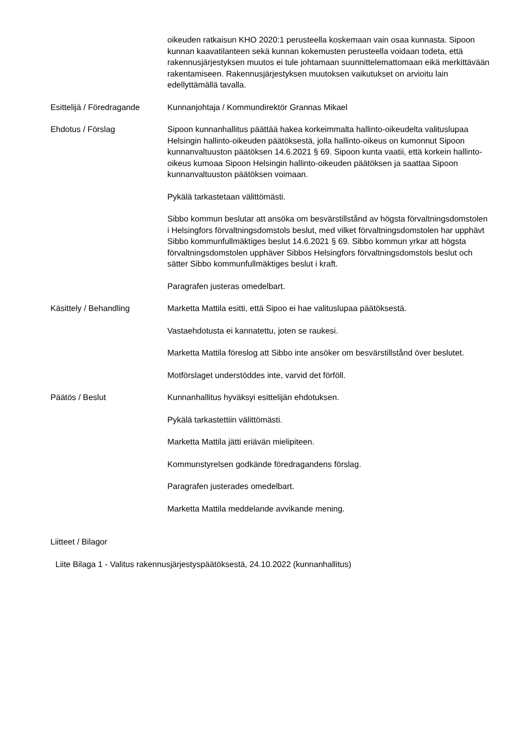oikeuden ratkaisun KHO 2020:1 perusteella koskemaan vain osaa kunnasta. Sipoon kunnan kaavatilanteen sekä kunnan kokemusten perusteella voidaan todeta, että rakennusjärjestyksen muutos ei tule johtamaan suunnittelemattomaan eikä merkittävään rakentamiseen. Rakennusjärjestyksen muutoksen vaikutukset on arvioitu lain edellyttämällä tavalla.
Esittelijä / Föredragande
Kunnanjohtaja / Kommundirektör Grannas Mikael
Ehdotus / Förslag Sipoon kunnanhallitus päättää hakea korkeimmalta hallinto-oikeudelta valituslupaa Helsingin hallinto-oikeuden päätöksestä, jolla hallinto-oikeus on kumonnut Sipoon kunnanvaltuuston päätöksen 14.6.2021 § 69. Sipoon kunta vaatii, että korkein hallinto-oikeus kumoaa Sipoon Helsingin hallinto-oikeuden päätöksen ja saattaa Sipoon kunnanvaltuuston päätöksen voimaan.
Pykälä tarkastetaan välittömästi.
Sibbo kommun beslutar att ansöka om besvärstillstånd av högsta förvaltningsdomstolen i Helsingfors förvaltningsdomstols beslut, med vilket förvaltningsdomstolen har upphävt Sibbo kommunfullmäktiges beslut 14.6.2021 § 69. Sibbo kommun yrkar att högsta förvaltningsdomstolen upphäver Sibbos Helsingfors förvaltningsdomstols beslut och sätter Sibbo kommunfullmäktiges beslut i kraft.
Paragrafen justeras omedelbart.
Käsittely / Behandling Marketta Mattila esitti, että Sipoo ei hae valituslupaa päätöksestä.
Vastaehdotusta ei kannatettu, joten se raukesi.
Marketta Mattila föreslog att Sibbo inte ansöker om besvärstillstånd över beslutet.
Motförslaget understöddes inte, varvid det förföll.
Päätös / Beslut Kunnanhallitus hyväksyi esittelijän ehdotuksen.
Pykälä tarkastettiin välittömästi.
Marketta Mattila jätti eriävän mielipiteen.
Kommunstyrelsen godkände föredragandens förslag.
Paragrafen justerades omedelbart.
Marketta Mattila meddelande avvikande mening.
Liitteet / Bilagor
Liite Bilaga 1 - Valitus rakennusjärjestyspäätöksestä, 24.10.2022 (kunnanhallitus)